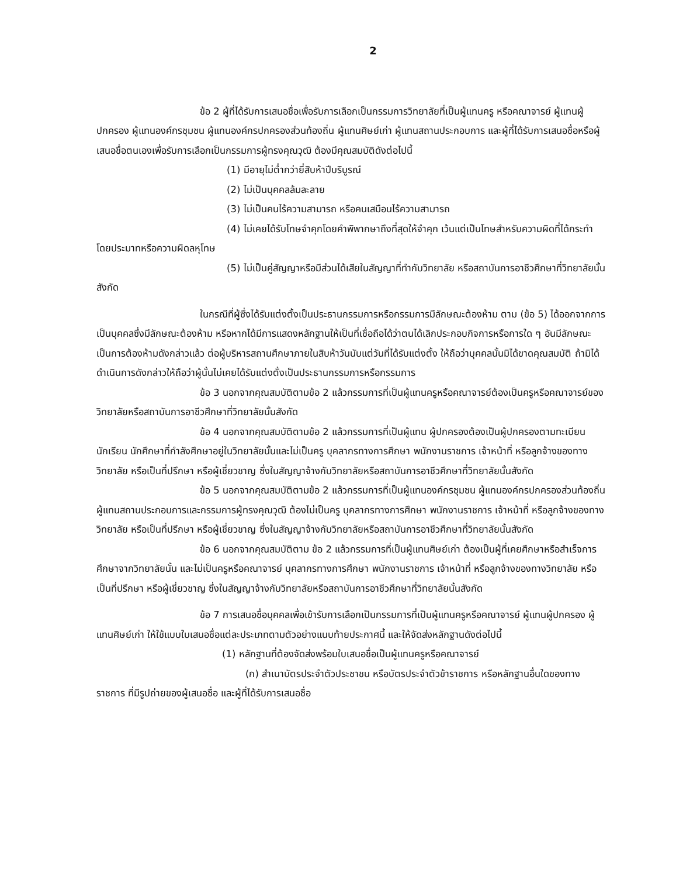2
ข้อ 2 ผู้ที่ได้รับการเสนอชื่อเพื่อรับการเลือกเป็นกรรมการวิทยาลัยที่เป็นผู้แทนครู หรือคณาจารย์ ผู้แทนผู้ปกครอง ผู้แทนองค์กรชุมชน ผู้แทนองค์กรปกครองส่วนท้องถิ่น ผู้แทนศิษย์เก่า ผู้แทนสถานประกอบการ และผู้ที่ได้รับการเสนอชื่อหรือผู้เสนอชื่อตนเองเพื่อรับการเลือกเป็นกรรมการผู้ทรงคุณวุฒิ ต้องมีคุณสมบัติดังต่อไปนี้
(1) มีอายุไม่ต่ำกว่ายี่สิบห้าปีบริบูรณ์
(2) ไม่เป็นบุคคลล้มละลาย
(3) ไม่เป็นคนไร้ความสามารถ หรือคนเสมือนไร้ความสามารถ
(4) ไม่เคยได้รับโทษจำคุกโดยคำพิพากษาถึงที่สุดให้จำคุก เว้นแต่เป็นโทษสำหรับความผิดที่ได้กระทำโดยประมาทหรือความผิดลหุโทษ
(5) ไม่เป็นคู่สัญญาหรือมีส่วนได้เสียในสัญญาที่ทำกับวิทยาลัย หรือสถาบันการอาชีวศึกษาที่วิทยาลัยนั้นสังกัด
ในกรณีที่ผู้ซึ่งได้รับแต่งตั้งเป็นประธานกรรมการหรือกรรมการมีลักษณะต้องห้าม ตาม (ข้อ 5) ได้ออกจากการเป็นบุคคลซึ่งมีลักษณะต้องห้าม หรือหากได้มีการแสดงหลักฐานให้เป็นที่เชื่อถือได้ว่าตนได้เลิกประกอบกิจการหรือการใด ๆ อันมีลักษณะเป็นการต้องห้ามดังกล่าวแล้ว ต่อผู้บริหารสถานศึกษาภายในสิบห้าวันนับแต่วันที่ได้รับแต่งตั้ง ให้ถือว่าบุคคลนั้นมิได้ขาดคุณสมบัติ ถ้ามิได้ดำเนินการดังกล่าวให้ถือว่าผู้นั้นไม่เคยได้รับแต่งตั้งเป็นประธานกรรมการหรือกรรมการ
ข้อ 3 นอกจากคุณสมบัติตามข้อ 2 แล้วกรรมการที่เป็นผู้แทนครูหรือคณาจารย์ต้องเป็นครูหรือคณาจารย์ของวิทยาลัยหรือสถาบันการอาชีวศึกษาที่วิทยาลัยนั้นสังกัด
ข้อ 4 นอกจากคุณสมบัติตามข้อ 2 แล้วกรรมการที่เป็นผู้แทน ผู้ปกครองต้องเป็นผู้ปกครองตามทะเบียนนักเรียน นักศึกษาที่กำลังศึกษาอยู่ในวิทยาลัยนั้นและไม่เป็นครู บุคลากรทางการศึกษา พนักงานราชการ เจ้าหน้าที่ หรือลูกจ้างของทางวิทยาลัย หรือเป็นที่ปรึกษา หรือผู้เชี่ยวชาญ ซึ่งในสัญญาจ้างกับวิทยาลัยหรือสถาบันการอาชีวศึกษาที่วิทยาลัยนั้นสังกัด
ข้อ 5 นอกจากคุณสมบัติตามข้อ 2 แล้วกรรมการที่เป็นผู้แทนองค์กรชุมชน ผู้แทนองค์กรปกครองส่วนท้องถิ่น ผู้แทนสถานประกอบการและกรรมการผู้ทรงคุณวุฒิ ต้องไม่เป็นครู บุคลากรทางการศึกษา พนักงานราชการ เจ้าหน้าที่ หรือลูกจ้างของทางวิทยาลัย หรือเป็นที่ปรึกษา หรือผู้เชี่ยวชาญ ซึ่งในสัญญาจ้างกับวิทยาลัยหรือสถาบันการอาชีวศึกษาที่วิทยาลัยนั้นสังกัด
ข้อ 6 นอกจากคุณสมบัติตาม ข้อ 2 แล้วกรรมการที่เป็นผู้แทนศิษย์เก่า ต้องเป็นผู้ที่เคยศึกษาหรือสำเร็จการศึกษาจากวิทยาลัยนั้น และไม่เป็นครูหรือคณาจารย์ บุคลากรทางการศึกษา พนักงานราชการ เจ้าหน้าที่ หรือลูกจ้างของทางวิทยาลัย หรือเป็นที่ปรึกษา หรือผู้เชี่ยวชาญ ซึ่งในสัญญาจ้างกับวิทยาลัยหรือสถาบันการอาชีวศึกษาที่วิทยาลัยนั้นสังกัด
ข้อ 7 การเสนอชื่อบุคคลเพื่อเข้ารับการเลือกเป็นกรรมการที่เป็นผู้แทนครูหรือคณาจารย์ ผู้แทนผู้ปกครอง ผู้แทนศิษย์เก่า ให้ใช้แบบใบเสนอชื่อแต่ละประเภทตามตัวอย่างแนบท้ายประกาศนี้ และให้จัดส่งหลักฐานดังต่อไปนี้
(1) หลักฐานที่ต้องจัดส่งพร้อมใบเสนอชื่อเป็นผู้แทนครูหรือคณาจารย์
(ก) สำเนาบัตรประจำตัวประชาชน หรือบัตรประจำตัวข้าราชการ หรือหลักฐานอื่นใดของทางราชการ ที่มีรูปถ่ายของผู้เสนอชื่อ และผู้ที่ได้รับการเสนอชื่อ